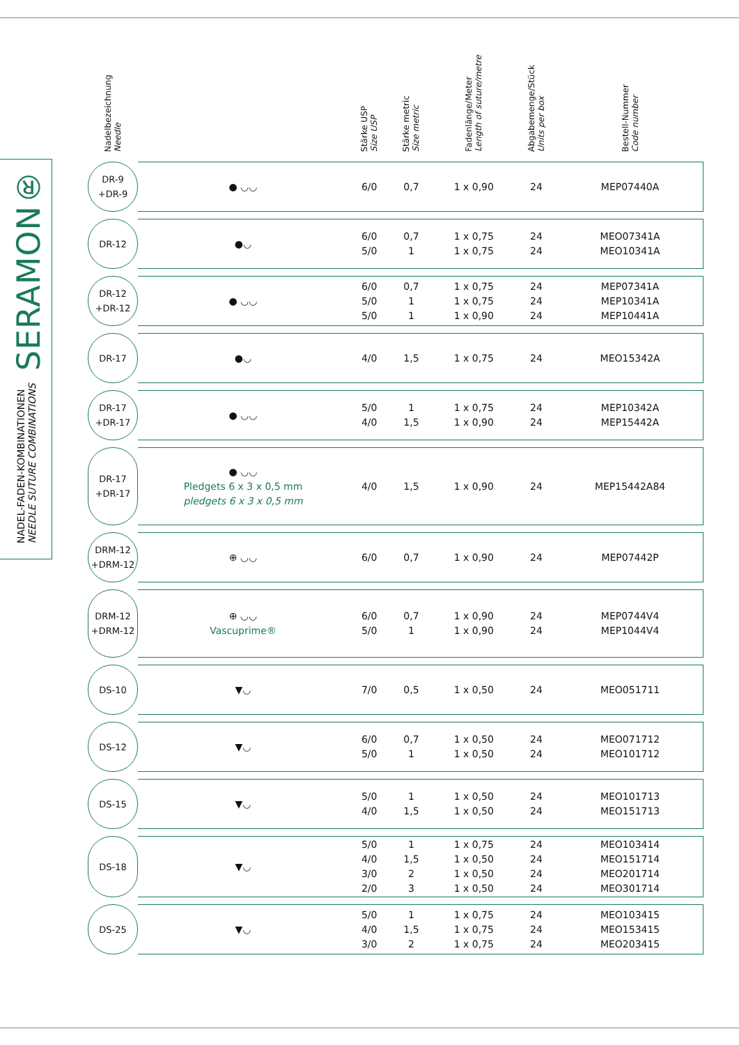SERAMON®
NADEL-FADEN-KOMBINATIONEN
NEEDLE SUTURE COMBINATIONS
| Nadelbezeichnung Needle | | Stärke USP Size USP | Stärke metric Size metric | Fadenlänge/Meter Length of suture/metre | Abgabemenge/Stück Units per box | Bestell-Nummer Code number |
| --- | --- | --- | --- | --- | --- | --- |
| DR-9 +DR-9 | ● ◡◡ | 6/0 | 0,7 | 1 x 0,90 | 24 | MEP07440A |
| DR-12 | ●◡ | 6/0 5/0 | 0,7 1 | 1 x 0,75 1 x 0,75 | 24 24 | MEO07341A MEO10341A |
| DR-12 +DR-12 | ● ◡◡ | 6/0 5/0 5/0 | 0,7 1 1 | 1 x 0,75 1 x 0,75 1 x 0,90 | 24 24 24 | MEP07341A MEP10341A MEP10441A |
| DR-17 | ●◡ | 4/0 | 1,5 | 1 x 0,75 | 24 | MEO15342A |
| DR-17 +DR-17 | ● ◡◡ | 5/0 4/0 | 1 1,5 | 1 x 0,75 1 x 0,90 | 24 24 | MEP10342A MEP15442A |
| DR-17 +DR-17 | ● ◡◡ Pledgets 6 x 3 x 0,5 mm pledgets 6 x 3 x 0,5 mm | 4/0 | 1,5 | 1 x 0,90 | 24 | MEP15442A84 |
| DRM-12 +DRM-12 | ⊕ ◡◡ | 6/0 | 0,7 | 1 x 0,90 | 24 | MEP07442P |
| DRM-12 +DRM-12 | ⊕ ◡◡ Vascuprime® | 6/0 5/0 | 0,7 1 | 1 x 0,90 1 x 0,90 | 24 24 | MEP0744V4 MEP1044V4 |
| DS-10 | ▼◡ | 7/0 | 0,5 | 1 x 0,50 | 24 | MEO051711 |
| DS-12 | ▼◡ | 6/0 5/0 | 0,7 1 | 1 x 0,50 1 x 0,50 | 24 24 | MEO071712 MEO101712 |
| DS-15 | ▼◡ | 5/0 4/0 | 1 1,5 | 1 x 0,50 1 x 0,50 | 24 24 | MEO101713 MEO151713 |
| DS-18 | ▼◡ | 5/0 4/0 3/0 2/0 | 1 1,5 2 3 | 1 x 0,75 1 x 0,50 1 x 0,50 1 x 0,50 | 24 24 24 24 | MEO103414 MEO151714 MEO201714 MEO301714 |
| DS-25 | ▼◡ | 5/0 4/0 3/0 | 1 1,5 2 | 1 x 0,75 1 x 0,75 1 x 0,75 | 24 24 24 | MEO103415 MEO153415 MEO203415 |